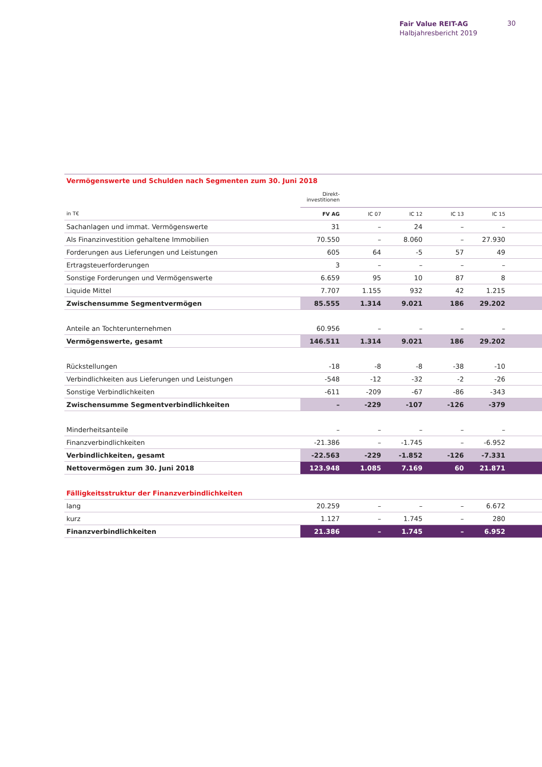Fair Value REIT-AG
Halbjahresbericht 2019
30
| Vermögenswerte und Schulden nach Segmenten zum 30. Juni 2018 | | | | | | |
| | Direkt- investitionen | | | | | |
| in T€ | FV AG | IC 07 | IC 12 | IC 13 | IC 15 | |
| Sachanlagen und immat. Vermögenswerte | 31 | – | 24 | – | – | |
| Als Finanzinvestition gehaltene Immobilien | 70.550 | – | 8.060 | – | 27.930 | |
| Forderungen aus Lieferungen und Leistungen | 605 | 64 | -5 | 57 | 49 | |
| Ertragsteuerforderungen | 3 | – | – | – | – | |
| Sonstige Forderungen und Vermögenswerte | 6.659 | 95 | 10 | 87 | 8 | |
| Liquide Mittel | 7.707 | 1.155 | 932 | 42 | 1.215 | |
| Zwischensumme Segmentvermögen | 85.555 | 1.314 | 9.021 | 186 | 29.202 | |
| Anteile an Tochterunternehmen | 60.956 | – | – | – | – | |
| Vermögenswerte, gesamt | 146.511 | 1.314 | 9.021 | 186 | 29.202 | |
| Rückstellungen | -18 | -8 | -8 | -38 | -10 | |
| Verbindlichkeiten aus Lieferungen und Leistungen | -548 | -12 | -32 | -2 | -26 | |
| Sonstige Verbindlichkeiten | -611 | -209 | -67 | -86 | -343 | |
| Zwischensumme Segmentverbindlichkeiten | – | -229 | -107 | -126 | -379 | |
| Minderheitsanteile | – | – | – | – | – | |
| Finanzverbindlichkeiten | -21.386 | – | -1.745 | – | -6.952 | |
| Verbindlichkeiten, gesamt | -22.563 | -229 | -1.852 | -126 | -7.331 | |
| Nettovermögen zum 30. Juni 2018 | 123.948 | 1.085 | 7.169 | 60 | 21.871 | |
| Fälligkeitsstruktur der Finanzverbindlichkeiten | | | | | | |
| lang | 20.259 | – | – | – | 6.672 | |
| kurz | 1.127 | – | 1.745 | – | 280 | |
| Finanzverbindlichkeiten | 21.386 | – | 1.745 | – | 6.952 | |